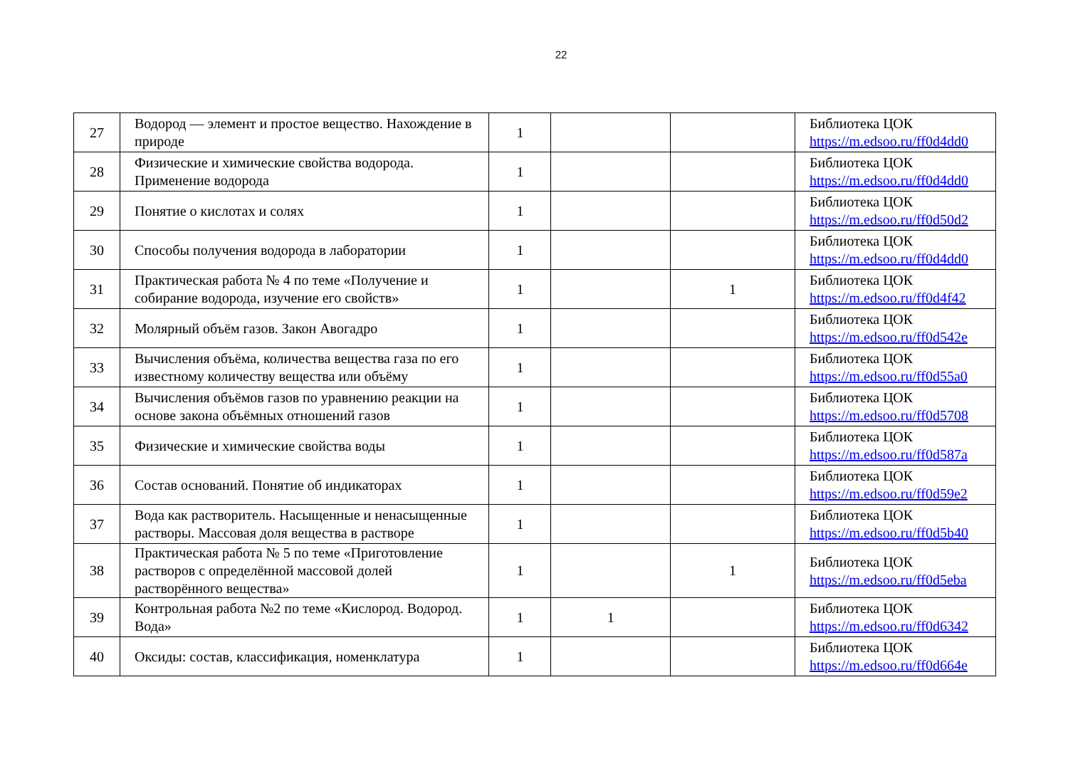22
| 27 | Водород — элемент и простое вещество. Нахождение в природе | 1 | | | Библиотека ЦОК https://m.edsoo.ru/ff0d4dd0 |
| 28 | Физические и химические свойства водорода. Применение водорода | 1 | | | Библиотека ЦОК https://m.edsoo.ru/ff0d4dd0 |
| 29 | Понятие о кислотах и солях | 1 | | | Библиотека ЦОК https://m.edsoo.ru/ff0d50d2 |
| 30 | Способы получения водорода в лаборатории | 1 | | | Библиотека ЦОК https://m.edsoo.ru/ff0d4dd0 |
| 31 | Практическая работа № 4 по теме «Получение и собирание водорода, изучение его свойств» | 1 | | 1 | Библиотека ЦОК https://m.edsoo.ru/ff0d4f42 |
| 32 | Молярный объём газов. Закон Авогадро | 1 | | | Библиотека ЦОК https://m.edsoo.ru/ff0d542e |
| 33 | Вычисления объёма, количества вещества газа по его известному количеству вещества или объёму | 1 | | | Библиотека ЦОК https://m.edsoo.ru/ff0d55a0 |
| 34 | Вычисления объёмов газов по уравнению реакции на основе закона объёмных отношений газов | 1 | | | Библиотека ЦОК https://m.edsoo.ru/ff0d5708 |
| 35 | Физические и химические свойства воды | 1 | | | Библиотека ЦОК https://m.edsoo.ru/ff0d587a |
| 36 | Состав оснований. Понятие об индикаторах | 1 | | | Библиотека ЦОК https://m.edsoo.ru/ff0d59e2 |
| 37 | Вода как растворитель. Насыщенные и ненасыщенные растворы. Массовая доля вещества в растворе | 1 | | | Библиотека ЦОК https://m.edsoo.ru/ff0d5b40 |
| 38 | Практическая работа № 5 по теме «Приготовление растворов с определённой массовой долей растворённого вещества» | 1 | | 1 | Библиотека ЦОК https://m.edsoo.ru/ff0d5eba |
| 39 | Контрольная работа №2 по теме «Кислород. Водород. Вода» | 1 | 1 | | Библиотека ЦОК https://m.edsoo.ru/ff0d6342 |
| 40 | Оксиды: состав, классификация, номенклатура | 1 | | | Библиотека ЦОК https://m.edsoo.ru/ff0d664e |